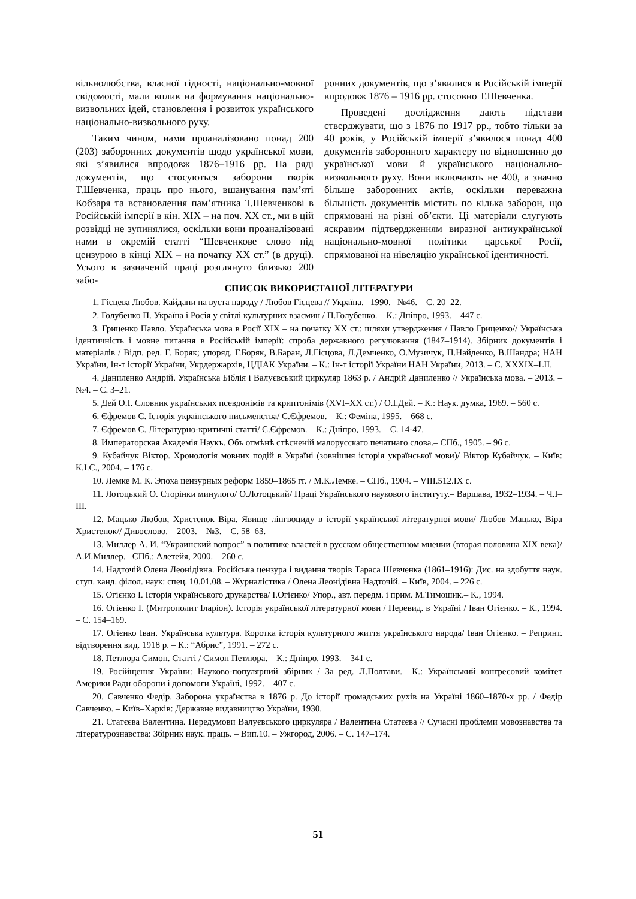вільнолюбства, власної гідності, національно-мовної свідомості, мали вплив на формування національно-визвольних ідей, становлення і розвиток українського національно-визвольного руху.
Таким чином, нами проаналізовано понад 200 (203) заборонних документів щодо української мови, які з’явилися впродовж 1876–1916 рр. На ряді документів, що стосуються заборони творів Т.Шевченка, праць про нього, вшанування пам’яті Кобзаря та встановлення пам’ятника Т.Шевченкові в Російській імперії в кін. XIX – на поч. XX ст., ми в цій розвідці не зупинялися, оскільки вони проаналізовані нами в окремій статті “Шевченкове слово під цензурою в кінці XIX – на початку XX ст.” (в друці). Усього в зазначеній праці розглянуто близько 200 забо-
ронних документів, що з’явилися в Російській імперії впродовж 1876 – 1916 рр. стосовно Т.Шевченка.
Проведені дослідження дають підстави стверджувати, що з 1876 по 1917 рр., тобто тільки за 40 років, у Російській імперії з’явилося понад 400 документів заборонного характеру по відношенню до української мови й українського національно-визвольного руху. Вони включають не 400, а значно більше заборонних актів, оскільки переважна більшість документів містить по кілька заборон, що спрямовані на різні об’єкти. Ці матеріали слугують яскравим підтвердженням виразної антиукраїнської національно-мовної політики царської Росії, спрямованої на нівеляцію української ідентичності.
СПИСОК ВИКОРИСТАНОЇ ЛІТЕРАТУРИ
1. Гісцева Любов. Кайдани на вуста народу / Любов Гісцева // Україна.– 1990.– №46. – С. 20–22.
2. Голубенко П. Україна і Росія у світлі культурних взаємин / П.Голубенко. – К.: Дніпро, 1993. – 447 с.
3. Гриценко Павло. Українська мова в Росії XIX – на початку XX ст.: шляхи утвердження / Павло Гриценко// Українська ідентичність і мовне питання в Російській імперії: спроба державного регулювання (1847–1914). Збірник документів і матеріалів / Відп. ред. Г. Боряк; упоряд. Г.Боряк, В.Баран, Л.Гісцова, Л.Демченко, О.Музичук, П.Найденко, В.Шандра; НАН України, Ін-т історії України, Укрдержархів, ЦДІАК України. – К.: Ін-т історії України НАН України, 2013. – С. XXXIX–LII.
4. Даниленко Андрій. Українська Біблія і Валуєвський циркуляр 1863 р. / Андрій Даниленко // Українська мова. – 2013. – №4. – С. 3–21.
5. Дей О.І. Словник українських псевдонімів та криптонімів (XVI–XX ст.) / О.І.Дей. – К.: Наук. думка, 1969. – 560 с.
6. Єфремов С. Історія українського письменства/ С.Єфремов. – К.: Феміна, 1995. – 668 с.
7. Єфремов С. Літературно-критичні статті/ С.Єфремов. – К.: Дніпро, 1993. – С. 14-47.
8. Императорская Академія Наукъ. Объ отмѣнѣ стѣсненій малорусскаго печатнаго слова.– СПб., 1905. – 96 с.
9. Кубайчук Віктор. Хронологія мовних подій в Україні (зовнішня історія української мови)/ Віктор Кубайчук. – Київ: К.І.С., 2004. – 176 с.
10. Лемке М. К. Эпоха цензурных реформ 1859–1865 гг. / М.К.Лемке. – СПб., 1904. – VIII.512.IX с.
11. Лотоцький О. Сторінки минулого/ О.Лотоцький/ Праці Українського наукового інституту.– Варшава, 1932–1934. – Ч.І–ІІІ.
12. Мацько Любов, Христенок Віра. Явище лінгвоциду в історії української літературної мови/ Любов Мацько, Віра Христенок// Дивослово. – 2003. – №3. – С. 58–63.
13. Миллер А. И. “Украинский вопрос” в политике властей в русском общественном мнении (вторая половина XIX века)/ А.И.Миллер.– СПб.: Алетейя, 2000. – 260 с.
14. Надточій Олена Леонідівна. Російська цензура і видання творів Тараса Шевченка (1861–1916): Дис. на здобуття наук. ступ. канд. філол. наук: спец. 10.01.08. – Журналістика / Олена Леонідівна Надточій. – Київ, 2004. – 226 с.
15. Огієнко І. Історія українського друкарства/ І.Огієнко/ Упор., авт. передм. і прим. М.Тимошик.– К., 1994.
16. Огієнко І. (Митрополит Іларіон). Історія української літературної мови / Перевид. в Україні / Іван Огієнко. – К., 1994. – С. 154–169.
17. Огієнко Іван. Українська культура. Коротка історія культурного життя українського народа/ Іван Огієнко. – Репринт. відтворення вид. 1918 р. – К.: “Абрис”, 1991. – 272 с.
18. Петлюра Симон. Статті / Симон Петлюра. – К.: Дніпро, 1993. – 341 с.
19. Російщення України: Науково-популярний збірник / За ред. Л.Полтави.– К.: Український конгресовий комітет Америки Ради оборони і допомоги Україні, 1992. – 407 с.
20. Савченко Федір. Заборона українства в 1876 р. До історії громадських рухів на Україні 1860–1870-х рр. / Федір Савченко. – Київ–Харків: Державне видавництво України, 1930.
21. Статєєва Валентина. Передумови Валуєвського циркуляра / Валентина Статєєва // Сучасні проблеми мовознавства та літературознавства: Збірник наук. праць. – Вип.10. – Ужгород, 2006. – С. 147–174.
51